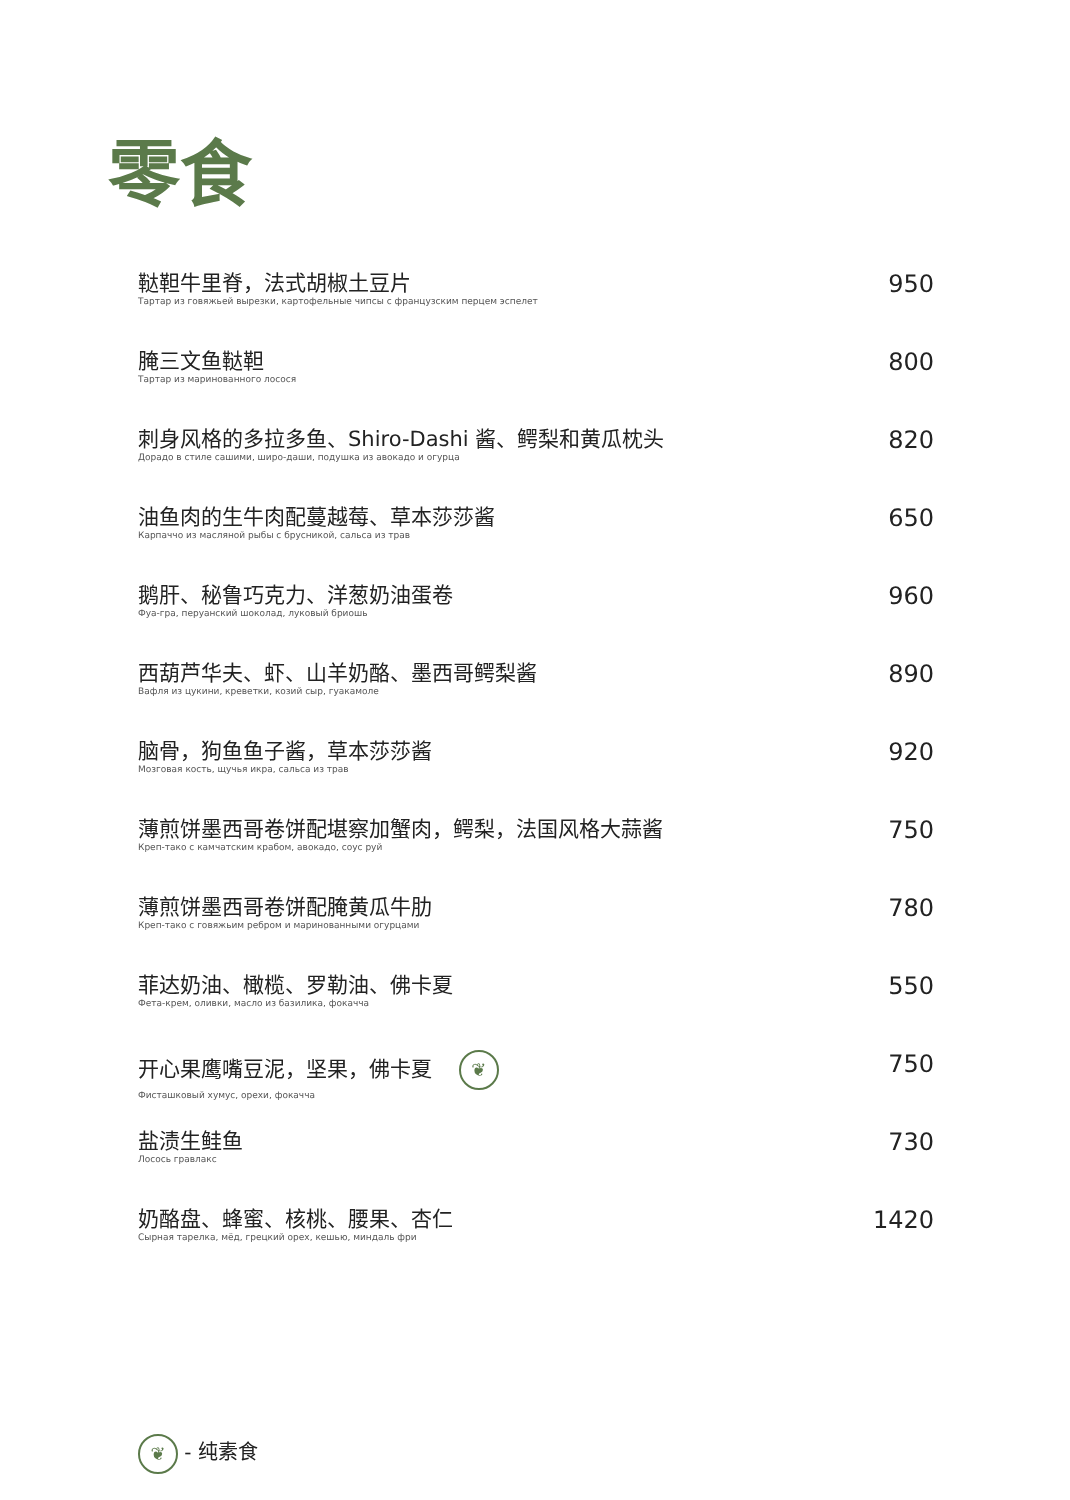零食
鞑靼牛里脊，法式胡椒土豆片
Тартар из говяжьей вырезки, картофельные чипсы с французским перцем эспелет
950
腌三文鱼鞑靼
Тартар из маринованного лосося
800
刺身风格的多拉多鱼、Shiro-Dashi 酱、鳄梨和黄瓜枕头
Дорадо в стиле сашими, широ-даши, подушка из авокадо и огурца
820
油鱼肉的生牛肉配蔓越莓、草本莎莎酱
Карпаччо из масляной рыбы с брусникой, сальса из трав
650
鹅肝、秘鲁巧克力、洋葱奶油蛋卷
Фуа-гра, перуанский шоколад, луковый бриошь
960
西葫芦华夫、虾、山羊奶酪、墨西哥鳄梨酱
Вафля из цукини, креветки, козий сыр, гуакамоле
890
脑骨，狗鱼鱼子酱，草本莎莎酱
Мозговая кость, щучья икра, сальса из трав
920
薄煎饼墨西哥卷饼配堪察加蟹肉，鳄梨，法国风格大蒜酱
Креп-тако с камчатским крабом, авокадо, соус руй
750
薄煎饼墨西哥卷饼配腌黄瓜牛肋
Креп-тако с говяжьим ребром и маринованными огурцами
780
菲达奶油、橄榄、罗勒油、佛卡夏
Фета-крем, оливки, масло из базилика, фокачча
550
开心果鹰嘴豆泥，坚果，佛卡夏 ❦
Фисташковый хумус, орехи, фокачча
750
盐渍生鲑鱼
Лосось гравлакс
730
奶酪盘、蜂蜜、核桃、腰果、杏仁
Сырная тарелка, мёд, грецкий орех, кешью, миндаль фри
1420
❦ - 纯素食